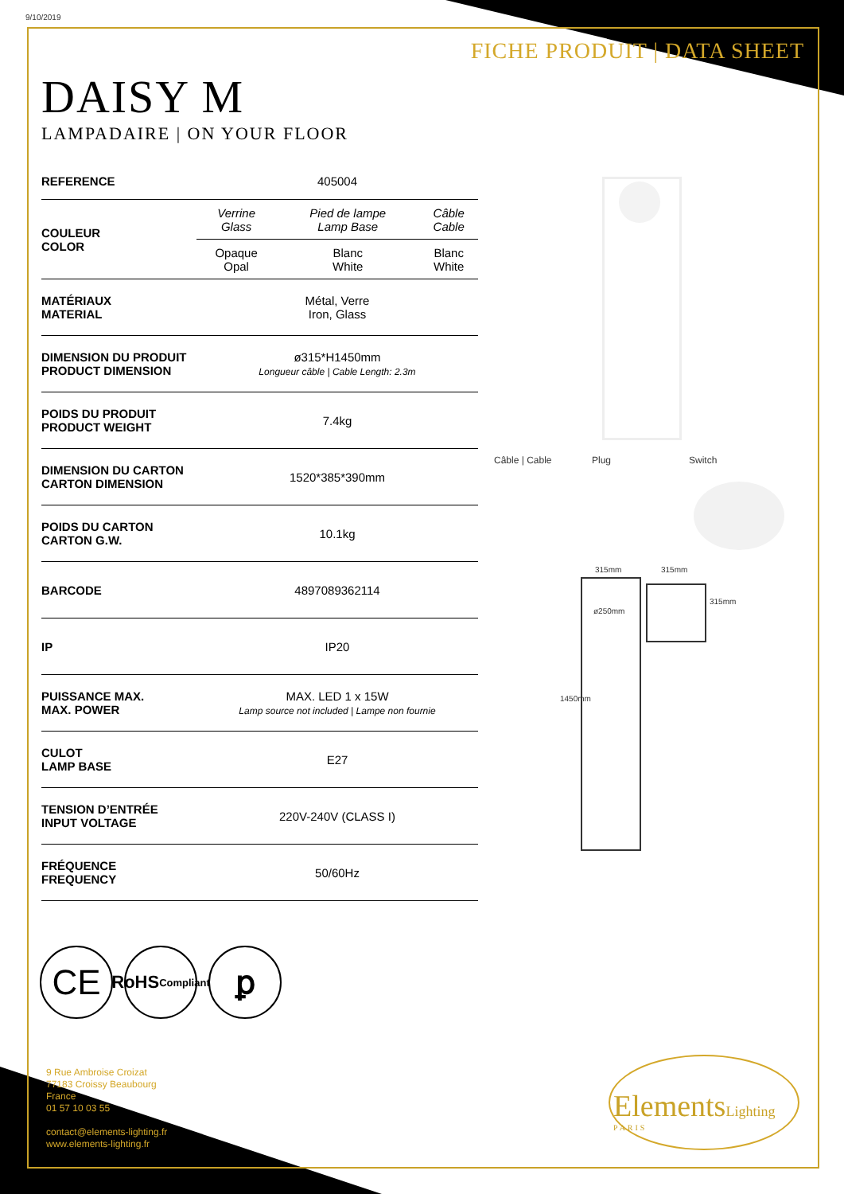9/10/2019
FICHE PRODUIT | DATA SHEET
DAISY M
LAMPADAIRE | ON YOUR FLOOR
| REFERENCE | 405004 | | |
| COULEUR COLOR | Verrine Glass | Pied de lampe Lamp Base | Câble Cable |
| | Opaque Opal | Blanc White | Blanc White |
| MATÉRIAUX MATERIAL | Métal, Verre Iron, Glass | | |
| DIMENSION DU PRODUIT PRODUCT DIMENSION | ø315*H1450mm Longueur câble / Cable Length: 2.3m | | |
| POIDS DU PRODUIT PRODUCT WEIGHT | 7.4kg | | |
| DIMENSION DU CARTON CARTON DIMENSION | 1520*385*390mm | | |
| POIDS DU CARTON CARTON G.W. | 10.1kg | | |
| BARCODE | 4897089362114 | | |
| IP | IP20 | | |
| PUISSANCE MAX. MAX. POWER | MAX. LED 1 x 15W Lamp source not included / Lampe non fournie | | |
| CULOT LAMP BASE | E27 | | |
| TENSION D’ENTRÉE INPUT VOLTAGE | 220V-240V (CLASS I) | | |
| FRÉQUENCE FREQUENCY | 50/60Hz | | |
Câble | Cable Plug Switch
315mm 315mm
ø250mm
315mm
1450mm
CE
RoHS
Compliant
ꝑ
9 Rue Ambroise Croizat
77183 Croissy Beaubourg
France
01 57 10 03 55
contact@elements-lighting.fr
www.elements-lighting.fr
ElementsLighting
PARIS